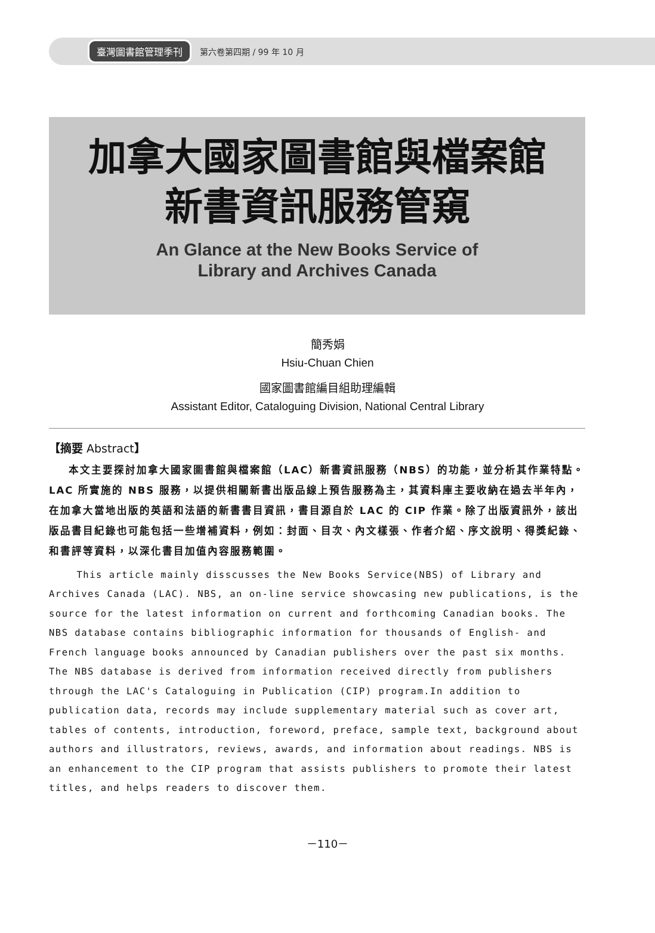臺灣圖書館管理季刊 第六卷第四期 / 99 年 10 月
加拿大國家圖書館與檔案館
新書資訊服務管窺
An Glance at the New Books Service of
Library and Archives Canada
簡秀娟
Hsiu-Chuan Chien
國家圖書館編目組助理編輯
Assistant Editor, Cataloguing Division, National Central Library
【摘要 Abstract】
本文主要探討加拿大國家圖書館與檔案館（LAC）新書資訊服務（NBS）的功能，並分析其作業特點。LAC 所實施的 NBS 服務，以提供相關新書出版品線上預告服務為主，其資料庫主要收納在過去半年內，在加拿大當地出版的英語和法語的新書書目資訊，書目源自於 LAC 的 CIP 作業。除了出版資訊外，該出版品書目紀錄也可能包括一些增補資料，例如：封面、目次、內文樣張、作者介紹、序文說明、得獎紀錄、和書評等資料，以深化書目加值內容服務範圍。
This article mainly disscusses the New Books Service(NBS) of Library and Archives Canada (LAC). NBS, an on-line service showcasing new publications, is the source for the latest information on current and forthcoming Canadian books. The NBS database contains bibliographic information for thousands of English- and French language books announced by Canadian publishers over the past six months. The NBS database is derived from information received directly from publishers through the LAC's Cataloguing in Publication (CIP) program.In addition to publication data, records may include supplementary material such as cover art, tables of contents, introduction, foreword, preface, sample text, background about authors and illustrators, reviews, awards, and information about readings. NBS is an enhancement to the CIP program that assists publishers to promote their latest titles, and helps readers to discover them.
－110－